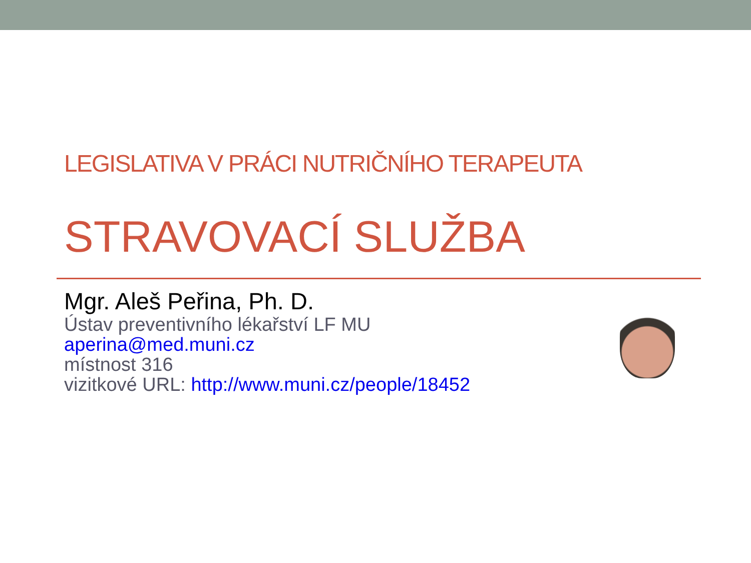LEGISLATIVA V PRÁCI NUTRIČNÍHO TERAPEUTA
STRAVOVACÍ SLUŽBA
Mgr. Aleš Peřina, Ph. D.
Ústav preventivního lékařství LF MU
aperina@med.muni.cz
místnost 316
vizitkové URL: http://www.muni.cz/people/18452